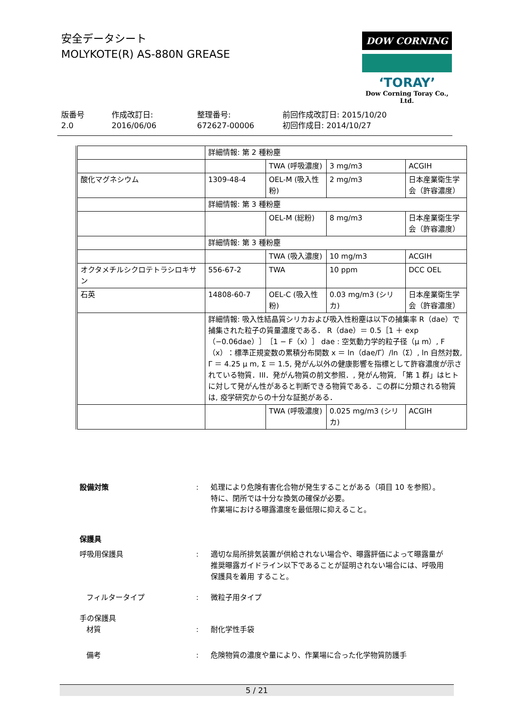安全データシート
MOLYKOTE(R) AS-880N GREASE
DOW CORNING
‘TORAY’
Dow Corning Toray Co., Ltd.
版番号
2.0
作成改訂日:
2016/06/06
整理番号:
672627-00006
前回作成改訂日: 2015/10/20
初回作成日: 2014/10/27
| | 詳細情報: 第 2 種粉塵 | | | |
| | | TWA (呼吸濃度) | 3 mg/m3 | ACGIH |
| 酸化マグネシウム | 1309-48-4 | OEL-M (吸入性粉) | 2 mg/m3 | 日本産業衛生学会（許容濃度） |
| | 詳細情報: 第 3 種粉塵 | | | |
| | | OEL-M (総粉) | 8 mg/m3 | 日本産業衛生学会（許容濃度） |
| | 詳細情報: 第 3 種粉塵 | | | |
| | | TWA (吸入濃度) | 10 mg/m3 | ACGIH |
| オクタメチルシクロテトラシロキサン | 556-67-2 | TWA | 10 ppm | DCC OEL |
| 石英 | 14808-60-7 | OEL-C (吸入性粉) | 0.03 mg/m3 (シリカ) | 日本産業衛生学会（許容濃度） |
| | 詳細情報: 吸入性結晶質シリカおよび吸入性粉塵は以下の捕集率 R（dae）で捕集された粒子の質量濃度である． R（dae）＝ 0.5［1 ＋ exp（−0.06dae）］［1 − F（x）］ dae : 空気動力学的粒子径（μ m）, F（x）：標準正規変数の累積分布関数 x ＝ ln（dae/Γ）/ln（Σ）, ln 自然対数, Γ ＝ 4.25 μ m, Σ ＝ 1.5, 発がん以外の健康影響を指標として許容濃度が示されている物質．III．発がん物質の前文参照．, 発がん物質, 「第 1 群」はヒトに対して発がん性があると判断できる物質である．この群に分類される物質は, 疫学研究からの十分な証拠がある． | | | |
| | | TWA (呼吸濃度) | 0.025 mg/m3 (シリカ) | ACGIH |
設備対策 : 処理により危険有害化合物が発生することがある（項目 10 を参照）。
特に、閉所では十分な換気の確保が必要。
作業場における曝露濃度を最低限に抑えること。
保護具
呼吸用保護具 : 適切な局所排気装置が供給されない場合や、曝露評価によって曝露量が推奨曝露ガイドライン以下であることが証明されない場合には、呼吸用保護具を着用 すること。
フィルタータイプ : 微粒子用タイプ
手の保護具
材質 : 耐化学性手袋
備考 : 危険物質の濃度や量により、作業場に合った化学物質防護手
5 / 21